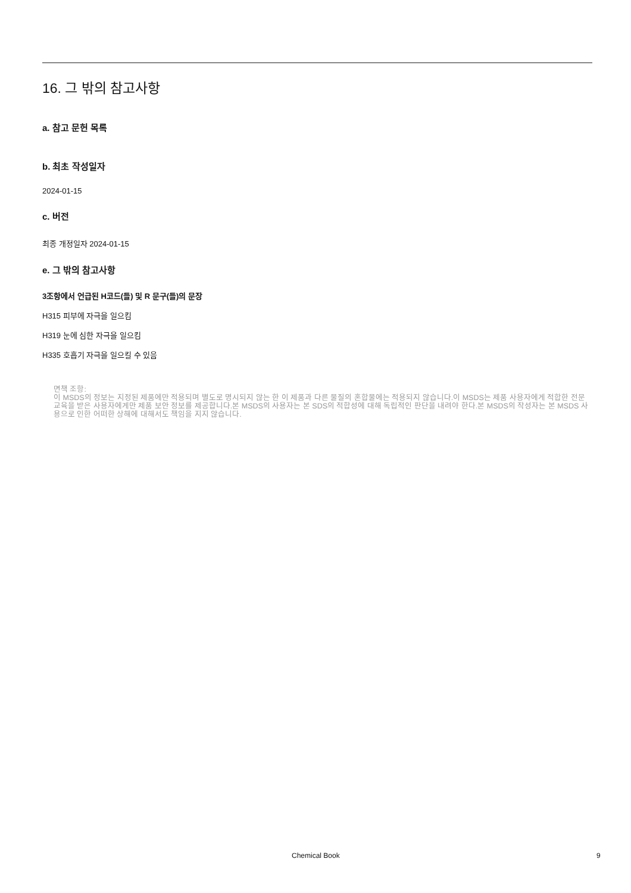16. 그 밖의 참고사항
a. 참고 문헌 목록
b. 최초 작성일자
2024-01-15
c. 버전
최종 개정일자 2024-01-15
e. 그 밖의 참고사항
3조항에서 언급된 H코드(들) 및 R 문구(들)의 문장
H315 피부에 자극을 일으킴
H319 눈에 심한 자극을 일으킴
H335 호흡기 자극을 일으킬 수 있음
면책 조항:
이 MSDS의 정보는 지정된 제품에만 적용되며 별도로 명시되지 않는 한 이 제품과 다른 물질의 혼합물에는 적용되지 않습니다.이 MSDS는 제품 사용자에게 적합한 전문 교육을 받은 사용자에게만 제품 보안 정보를 제공합니다.본 MSDS의 사용자는 본 SDS의 적합성에 대해 독립적인 판단을 내려야 한다.본 MSDS의 작성자는 본 MSDS 사용으로 인한 어떠한 상해에 대해서도 책임을 지지 않습니다.
Chemical Book 9